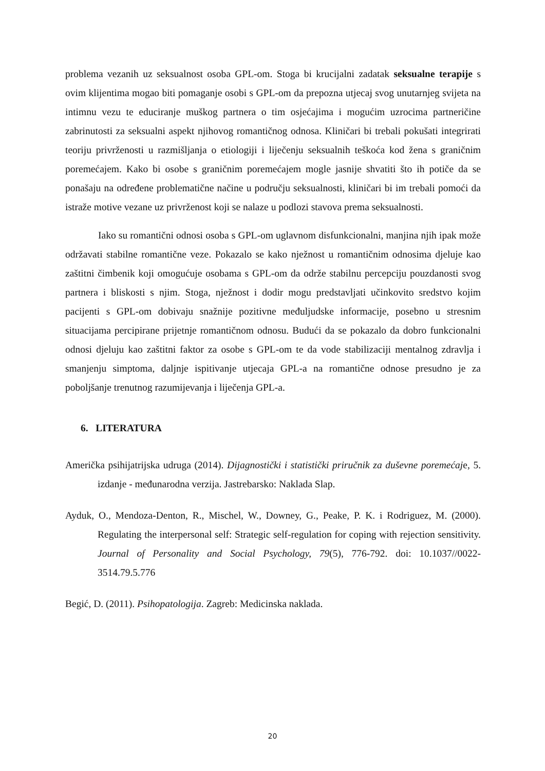problema vezanih uz seksualnost osoba GPL-om. Stoga bi krucijalni zadatak seksualne terapije s ovim klijentima mogao biti pomaganje osobi s GPL-om da prepozna utjecaj svog unutarnjeg svijeta na intimnu vezu te educiranje muškog partnera o tim osjećajima i mogućim uzrocima partneričine zabrinutosti za seksualni aspekt njihovog romantičnog odnosa. Kliničari bi trebali pokušati integrirati teoriju privrženosti u razmišljanja o etiologiji i liječenju seksualnih teškoća kod žena s graničnim poremećajem. Kako bi osobe s graničnim poremećajem mogle jasnije shvatiti što ih potiče da se ponašaju na određene problematične načine u području seksualnosti, kliničari bi im trebali pomoći da istraže motive vezane uz privrženost koji se nalaze u podlozi stavova prema seksualnosti.
Iako su romantični odnosi osoba s GPL-om uglavnom disfunkcionalni, manjina njih ipak može održavati stabilne romantične veze. Pokazalo se kako nježnost u romantičnim odnosima djeluje kao zaštitni čimbenik koji omogućuje osobama s GPL-om da održe stabilnu percepciju pouzdanosti svog partnera i bliskosti s njim. Stoga, nježnost i dodir mogu predstavljati učinkovito sredstvo kojim pacijenti s GPL-om dobivaju snažnije pozitivne međuljudske informacije, posebno u stresnim situacijama percipirane prijetnje romantičnom odnosu. Budući da se pokazalo da dobro funkcionalni odnosi djeluju kao zaštitni faktor za osobe s GPL-om te da vode stabilizaciji mentalnog zdravlja i smanjenju simptoma, daljnje ispitivanje utjecaja GPL-a na romantične odnose presudno je za poboljšanje trenutnog razumijevanja i liječenja GPL-a.
6. LITERATURA
Američka psihijatrijska udruga (2014). Dijagnostički i statistički priručnik za duševne poremećaje, 5. izdanje - međunarodna verzija. Jastrebarsko: Naklada Slap.
Ayduk, O., Mendoza-Denton, R., Mischel, W., Downey, G., Peake, P. K. i Rodriguez, M. (2000). Regulating the interpersonal self: Strategic self-regulation for coping with rejection sensitivity. Journal of Personality and Social Psychology, 79(5), 776-792. doi: 10.1037//0022-3514.79.5.776
Begić, D. (2011). Psihopatologija. Zagreb: Medicinska naklada.
20